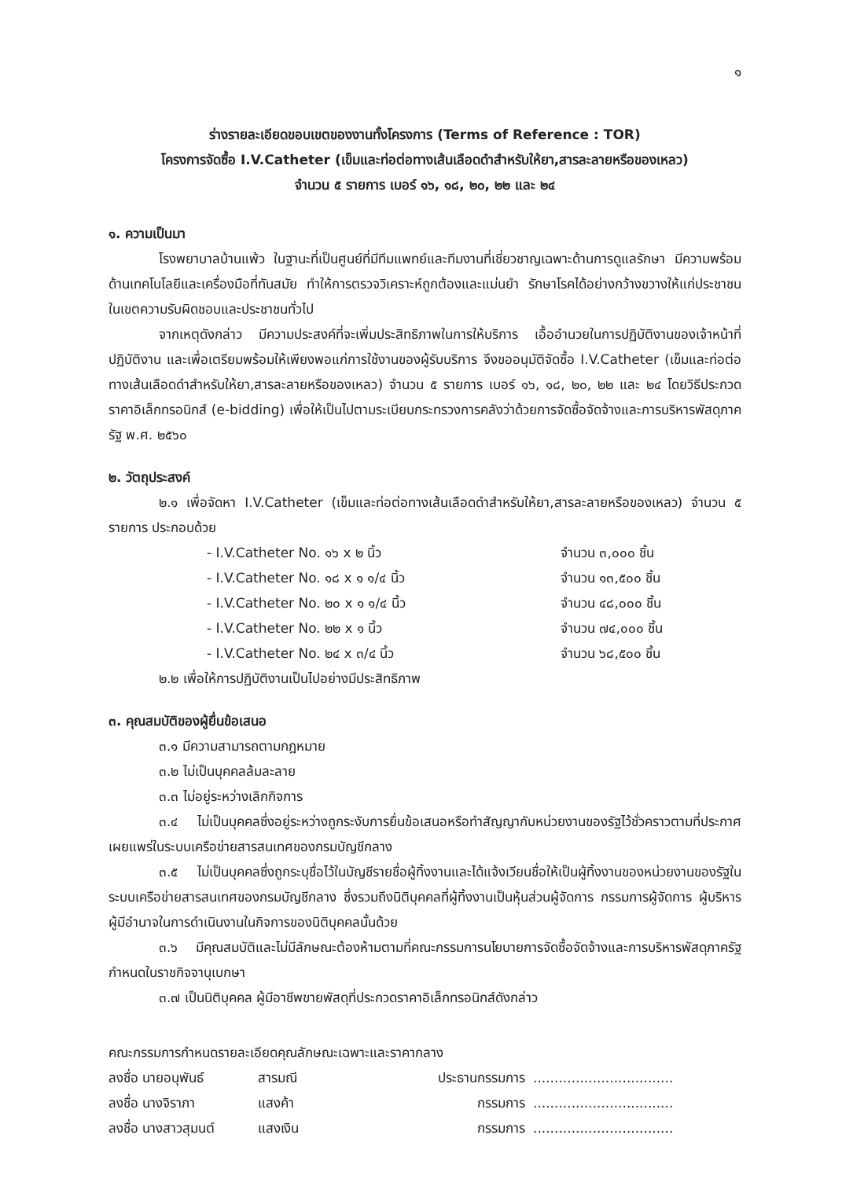๑
ร่างรายละเอียดขอบเขตของงานทั้งโครงการ (Terms of Reference : TOR)
โครงการจัดซื้อ I.V.Catheter (เข็มและท่อต่อทางเส้นเลือดดำสำหรับให้ยา,สารละลายหรือของเหลว)
จำนวน ๕ รายการ เบอร์ ๑๖, ๑๘, ๒๐, ๒๒ และ ๒๔
๑. ความเป็นมา
โรงพยาบาลบ้านแพ้ว ในฐานะที่เป็นศูนย์ที่มีทีมแพทย์และทีมงานที่เชี่ยวชาญเฉพาะด้านการดูแลรักษา มีความพร้อมด้านเทคโนโลยีและเครื่องมือที่ทันสมัย ทำให้การตรวจวิเคราะห์ถูกต้องและแม่นยำ รักษาโรคได้อย่างกว้างขวางให้แก่ประชาชนในเขตความรับผิดชอบและประชาชนทั่วไป
จากเหตุดังกล่าว มีความประสงค์ที่จะเพิ่มประสิทธิภาพในการให้บริการ เอื้ออำนวยในการปฏิบัติงานของเจ้าหน้าที่ปฏิบัติงาน และเพื่อเตรียมพร้อมให้เพียงพอแก่การใช้งานของผู้รับบริการ จึงขออนุมัติจัดซื้อ I.V.Catheter (เข็มและท่อต่อทางเส้นเลือดดำสำหรับให้ยา,สารละลายหรือของเหลว) จำนวน ๕ รายการ เบอร์ ๑๖, ๑๘, ๒๐, ๒๒ และ ๒๔ โดยวิธีประกวดราคาอิเล็กทรอนิกส์ (e-bidding) เพื่อให้เป็นไปตามระเบียบกระทรวงการคลังว่าด้วยการจัดซื้อจัดจ้างและการบริหารพัสดุภาครัฐ พ.ศ. ๒๕๖๐
๒. วัตถุประสงค์
๒.๑ เพื่อจัดหา I.V.Catheter (เข็มและท่อต่อทางเส้นเลือดดำสำหรับให้ยา,สารละลายหรือของเหลว) จำนวน ๕ รายการ ประกอบด้วย
- I.V.Catheter No. ๑๖ x ๒ นิ้ว จำนวน ๓,๐๐๐ ชิ้น
- I.V.Catheter No. ๑๘ x ๑ ๑/๔ นิ้ว จำนวน ๑๓,๕๐๐ ชิ้น
- I.V.Catheter No. ๒๐ x ๑ ๑/๔ นิ้ว จำนวน ๔๘,๐๐๐ ชิ้น
- I.V.Catheter No. ๒๒ x ๑ นิ้ว จำนวน ๗๔,๐๐๐ ชิ้น
- I.V.Catheter No. ๒๔ x ๓/๔ นิ้ว จำนวน ๖๘,๕๐๐ ชิ้น
๒.๒ เพื่อให้การปฏิบัติงานเป็นไปอย่างมีประสิทธิภาพ
๓. คุณสมบัติของผู้ยื่นข้อเสนอ
๓.๑ มีความสามารถตามกฎหมาย
๓.๒ ไม่เป็นบุคคลล้มละลาย
๓.๓ ไม่อยู่ระหว่างเลิกกิจการ
๓.๔ ไม่เป็นบุคคลซึ่งอยู่ระหว่างถูกระงับการยื่นข้อเสนอหรือทำสัญญากับหน่วยงานของรัฐไว้ชั่วคราวตามที่ประกาศเผยแพร่ในระบบเครือข่ายสารสนเทศของกรมบัญชีกลาง
๓.๕ ไม่เป็นบุคคลซึ่งถูกระบุชื่อไว้ในบัญชีรายชื่อผู้ทิ้งงานและได้แจ้งเวียนชื่อให้เป็นผู้ทิ้งงานของหน่วยงานของรัฐในระบบเครือข่ายสารสนเทศของกรมบัญชีกลาง ซึ่งรวมถึงนิติบุคคลที่ผู้ทิ้งงานเป็นหุ้นส่วนผู้จัดการ กรรมการผู้จัดการ ผู้บริหาร ผู้มีอำนาจในการดำเนินงานในกิจการของนิติบุคคลนั้นด้วย
๓.๖ มีคุณสมบัติและไม่มีลักษณะต้องห้ามตามที่คณะกรรมการนโยบายการจัดซื้อจัดจ้างและการบริหารพัสดุภาครัฐกำหนดในราชกิจจานุเบกษา
๓.๗ เป็นนิติบุคคล ผู้มีอาชีพขายพัสดุที่ประกวดราคาอิเล็กทรอนิกส์ดังกล่าว
คณะกรรมการกำหนดรายละเอียดคุณลักษณะเฉพาะและราคากลาง
ลงชื่อ นายอนุพันธ์ สารมณี ประธานกรรมการ .................................
ลงชื่อ นางจิราภา แสงค้า กรรมการ .................................
ลงชื่อ นางสาวสุมนต์ แสงเงิน กรรมการ .................................